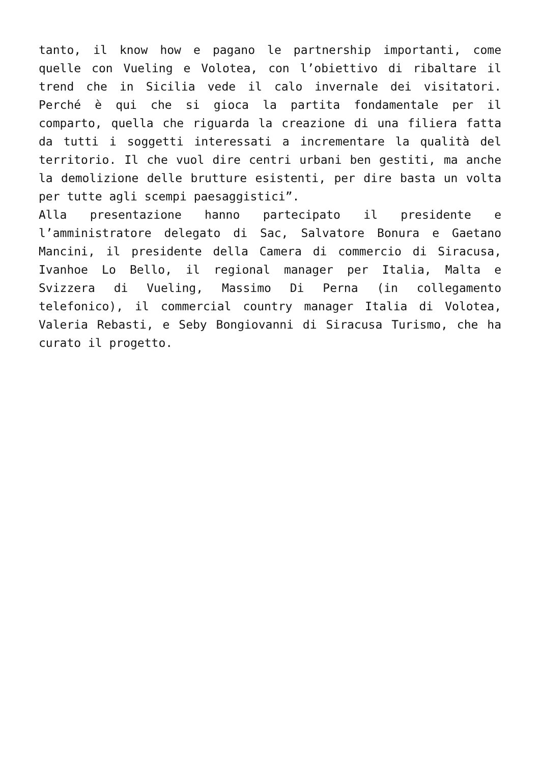tanto, il know how e pagano le partnership importanti, come quelle con Vueling e Volotea, con l’obiettivo di ribaltare il trend che in Sicilia vede il calo invernale dei visitatori. Perché è qui che si gioca la partita fondamentale per il comparto, quella che riguarda la creazione di una filiera fatta da tutti i soggetti interessati a incrementare la qualità del territorio. Il che vuol dire centri urbani ben gestiti, ma anche la demolizione delle brutture esistenti, per dire basta un volta per tutte agli scempi paesaggistici”.
Alla presentazione hanno partecipato il presidente e l’amministratore delegato di Sac, Salvatore Bonura e Gaetano Mancini, il presidente della Camera di commercio di Siracusa, Ivanhoe Lo Bello, il regional manager per Italia, Malta e Svizzera di Vueling, Massimo Di Perna (in collegamento telefonico), il commercial country manager Italia di Volotea, Valeria Rebasti, e Seby Bongiovanni di Siracusa Turismo, che ha curato il progetto.